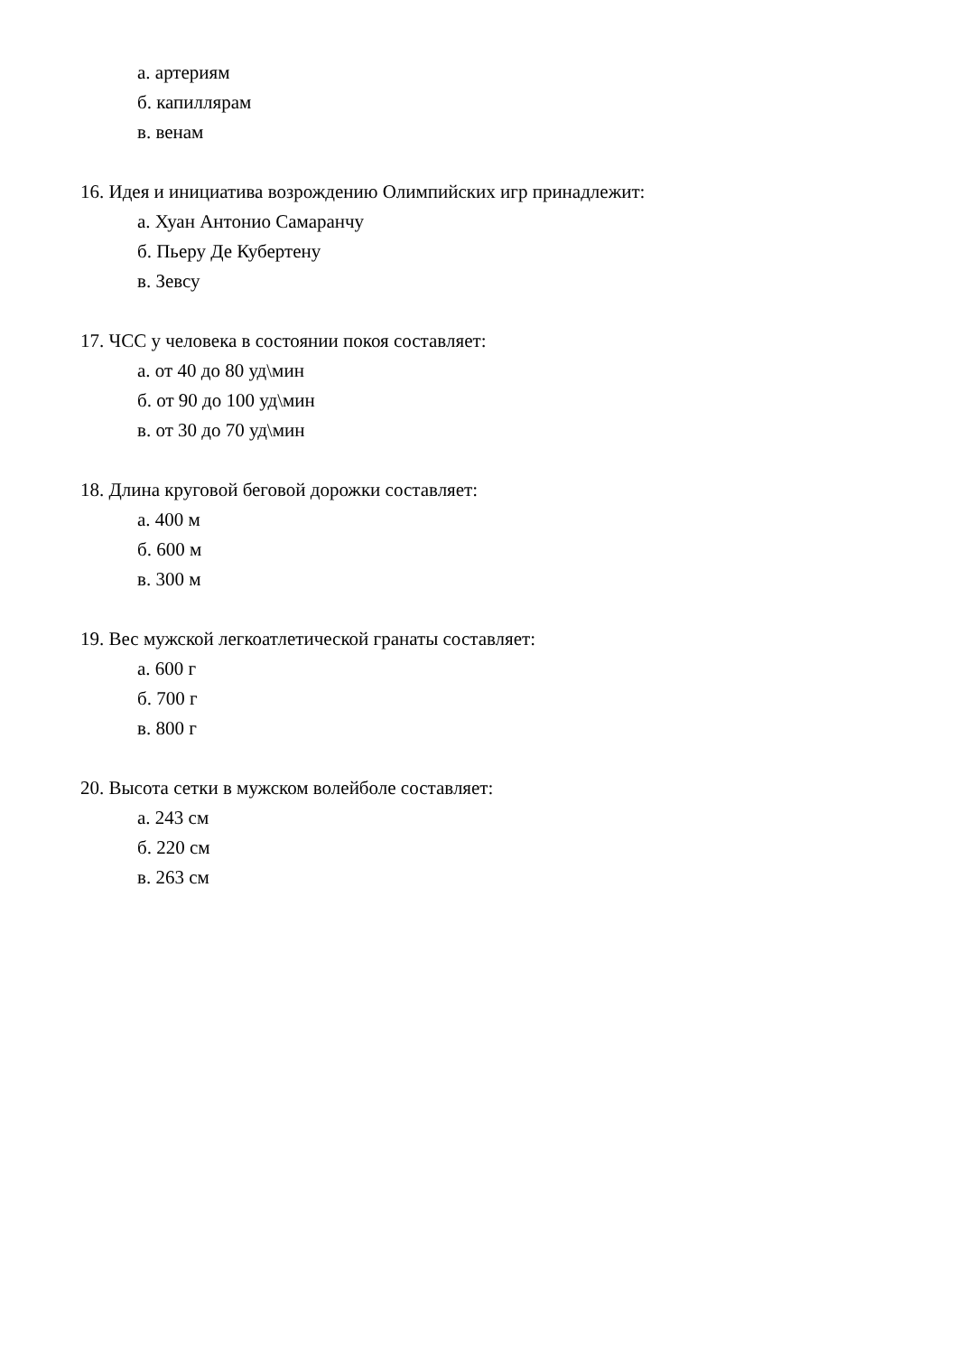а. артериям
б. капиллярам
в. венам
16. Идея и инициатива возрождению Олимпийских игр принадлежит:
а. Хуан Антонио Самаранчу
б. Пьеру Де Кубертену
в. Зевсу
17. ЧСС у человека в состоянии покоя составляет:
а. от 40 до 80 уд\мин
б. от 90 до 100 уд\мин
в. от 30 до 70 уд\мин
18. Длина круговой беговой дорожки составляет:
а. 400 м
б. 600 м
в. 300 м
19. Вес мужской легкоатлетической гранаты составляет:
а. 600 г
б. 700 г
в. 800 г
20. Высота сетки в мужском волейболе составляет:
а. 243 см
б. 220 см
в. 263 см